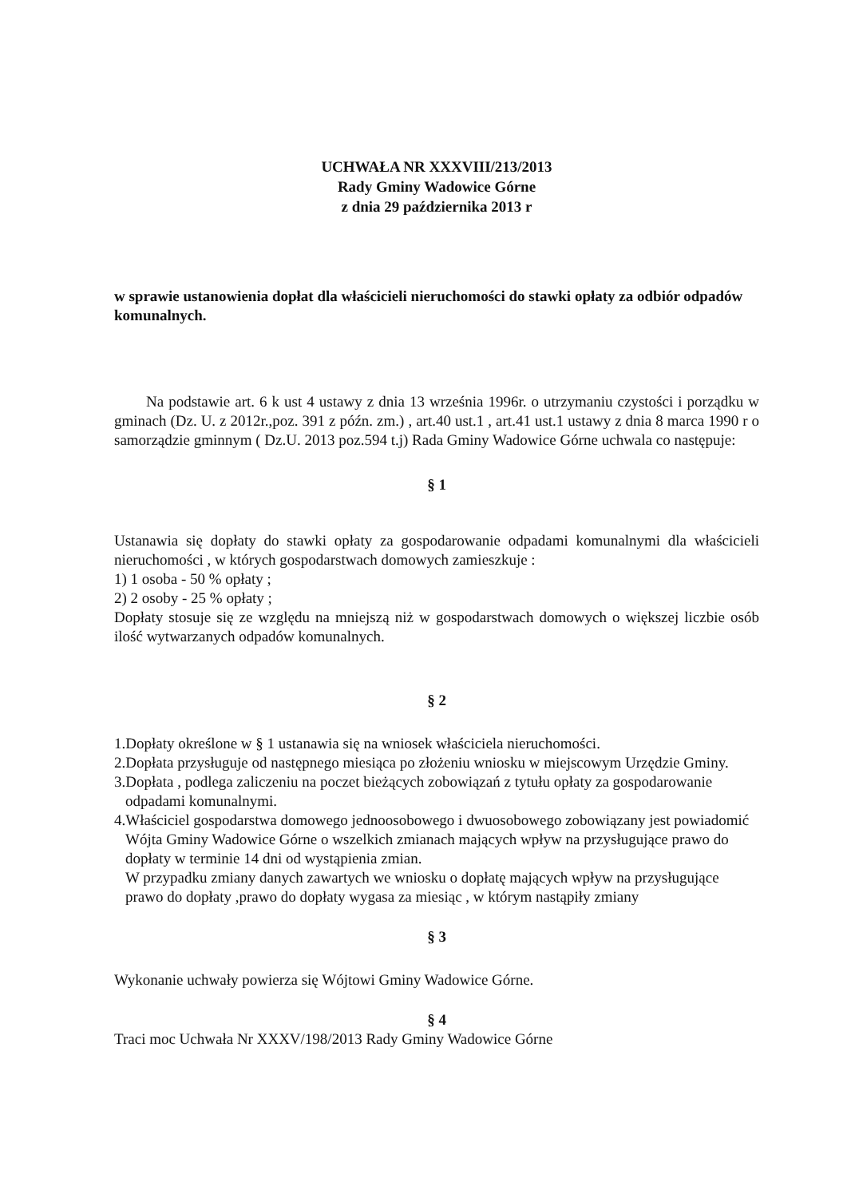UCHWAŁA NR XXXVIII/213/2013
Rady Gminy Wadowice Górne
z dnia 29 października 2013 r
w sprawie ustanowienia dopłat dla właścicieli nieruchomości do stawki opłaty za odbiór odpadów komunalnych.
Na podstawie art. 6 k ust 4 ustawy z dnia 13 września 1996r. o utrzymaniu czystości i porządku w gminach (Dz. U. z 2012r.,poz. 391 z późn. zm.) , art.40 ust.1 , art.41 ust.1 ustawy z dnia 8 marca 1990 r o samorządzie gminnym ( Dz.U. 2013 poz.594 t.j) Rada Gminy Wadowice Górne uchwala co następuje:
§ 1
Ustanawia się dopłaty do stawki opłaty za gospodarowanie odpadami komunalnymi dla właścicieli nieruchomości , w których gospodarstwach domowych zamieszkuje :
1) 1 osoba - 50 % opłaty ;
2) 2 osoby - 25 % opłaty ;
Dopłaty stosuje się ze względu na mniejszą niż w gospodarstwach domowych o większej liczbie osób ilość wytwarzanych odpadów komunalnych.
§ 2
1.Dopłaty określone w § 1 ustanawia się na wniosek właściciela nieruchomości.
2.Dopłata przysługuje od następnego miesiąca po złożeniu wniosku w miejscowym Urzędzie Gminy.
3.Dopłata , podlega zaliczeniu na poczet bieżących zobowiązań z tytułu opłaty za gospodarowanie odpadami komunalnymi.
4.Właściciel gospodarstwa domowego jednoosobowego i dwuosobowego zobowiązany jest powiadomić Wójta Gminy Wadowice Górne o wszelkich zmianach mających wpływ na przysługujące prawo do dopłaty w terminie 14 dni od wystąpienia zmian.
W przypadku zmiany danych zawartych we wniosku o dopłatę mających wpływ na przysługujące prawo do dopłaty ,prawo do dopłaty wygasa za miesiąc , w którym nastąpiły zmiany
§ 3
Wykonanie uchwały powierza się Wójtowi Gminy Wadowice Górne.
§ 4
Traci moc Uchwała Nr XXXV/198/2013 Rady Gminy Wadowice Górne